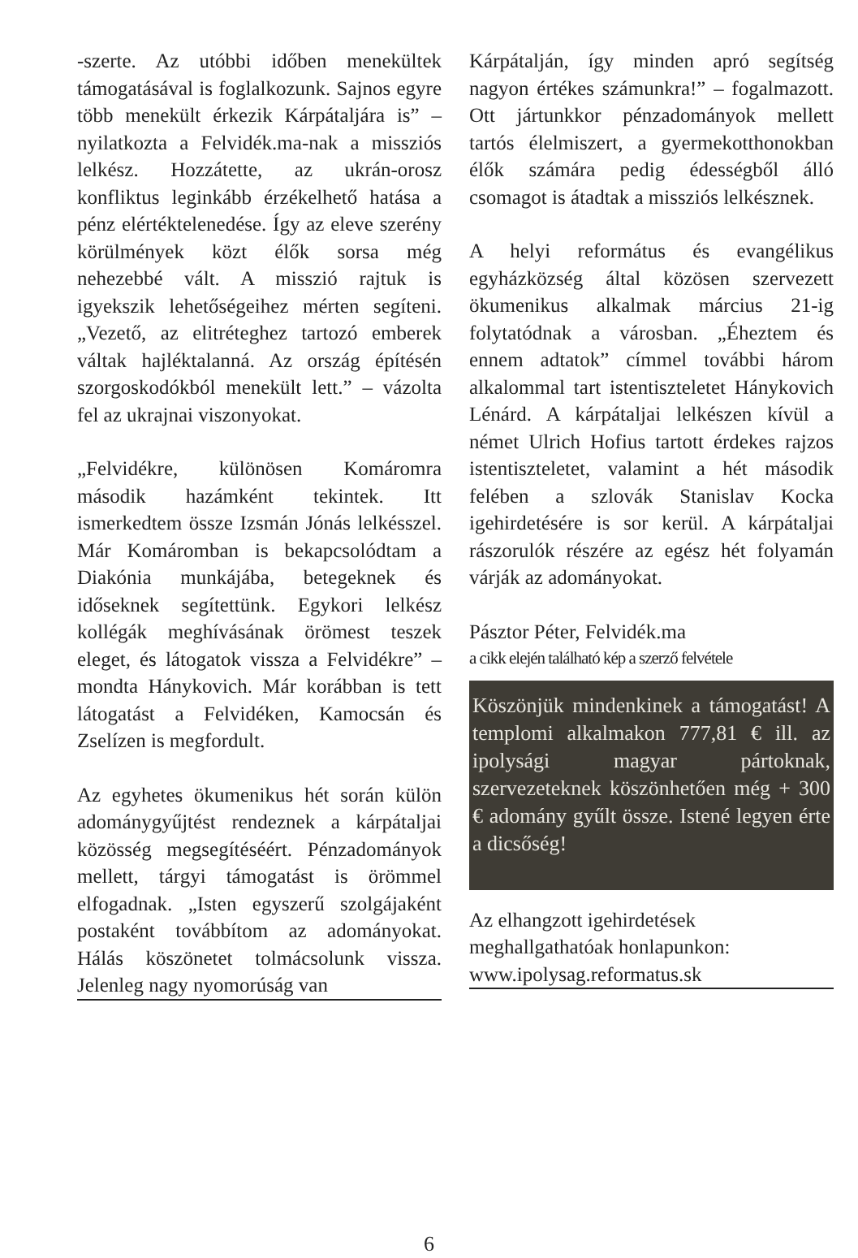-szerte. Az utóbbi időben menekültek támogatásával is foglalkozunk. Sajnos egyre több menekült érkezik Kárpátaljára is” – nyilatkozta a Felvidék.ma-nak a missziós lelkész. Hozzátette, az ukrán-orosz konfliktus leginkább érzékelhető hatása a pénz elértéktelenedése. Így az eleve szerény körülmények közt élők sorsa még nehezebbé vált. A misszió rajtuk is igyekszik lehetőségeihez mérten segíteni. „Vezető, az elitréteghez tartozó emberek váltak hajléktalanná. Az ország építésén szorgoskodókból menekült lett.” – vázolta fel az ukrajnai viszonyokat.
„Felvidékre, különösen Komáromra második hazámként tekintek. Itt ismerkedtem össze Izsmán Jónás lelkésszel. Már Komáromban is bekapcsolódtam a Diakónia munkájába, betegeknek és időseknek segítettünk. Egykori lelkész kollégák meghívásának örömest teszek eleget, és látogatok vissza a Felvidékre” – mondta Hánykovich. Már korábban is tett látogatást a Felvidéken, Kamocsán és Zselízen is megfordult.
Az egyhetes ökumenikus hét során külön adománygyűjtést rendeznek a kárpátaljai közösség megsegítéséért. Pénzadományok mellett, tárgyi támogatást is örömmel elfogadnak. „Isten egyszerű szolgájaként postaként továbbítom az adományokat. Hálás köszönetet tolmácsolunk vissza. Jelenleg nagy nyomorúság van
Kárpátalján, így minden apró segítség nagyon értékes számunkra!” – fogalmazott. Ott jártunkkor pénzadományok mellett tartós élelmiszert, a gyermekotthonokban élők számára pedig édességből álló csomagot is átadtak a missziós lelkésznek.
A helyi református és evangélikus egyházközség által közösen szervezett ökumenikus alkalmak március 21-ig folytatódnak a városban. „Éheztem és ennem adtatok” címmel további három alkalommal tart istentiszteletet Hánykovich Lénárd. A kárpátaljai lelkészen kívül a német Ulrich Hofius tartott érdekes rajzos istentiszteletet, valamint a hét második felében a szlovák Stanislav Kocka igehirdetésére is sor kerül. A kárpátaljai rászorulók részére az egész hét folyamán várják az adományokat.
Pásztor Péter, Felvidék.ma
a cikk elején található kép a szerző felvétele
Köszönjük mindenkinek a támogatást! A templomi alkalmakon 777,81 € ill. az ipolysági magyar pártoknak, szervezeteknek köszönhetően még + 300 € adomány gyűlt össze. Istené legyen érte a dicsőség!
Az elhangzott igehirdetések meghallgathatóak honlapunkon:
www.ipolysag.reformatus.sk
6